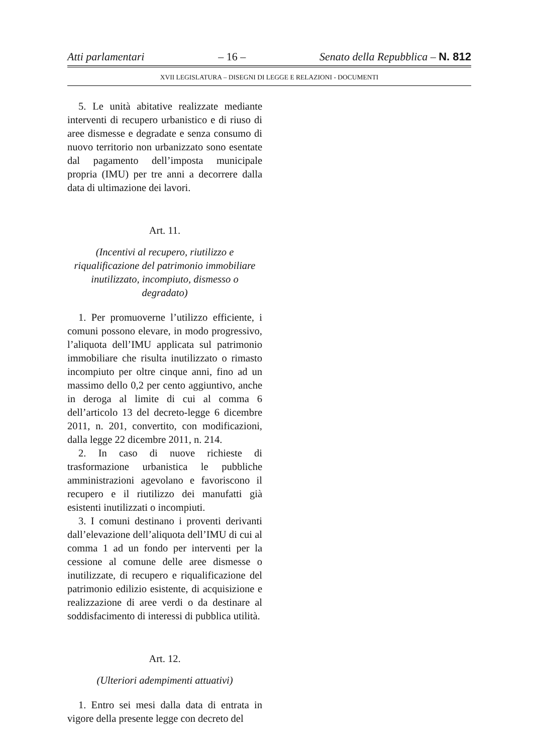Atti parlamentari – 16 – Senato della Repubblica – N. 812
XVII LEGISLATURA – DISEGNI DI LEGGE E RELAZIONI - DOCUMENTI
5. Le unità abitative realizzate mediante interventi di recupero urbanistico e di riuso di aree dismesse e degradate e senza consumo di nuovo territorio non urbanizzato sono esentate dal pagamento dell’imposta municipale propria (IMU) per tre anni a decorrere dalla data di ultimazione dei lavori.
Art. 11.
(Incentivi al recupero, riutilizzo e riqualificazione del patrimonio immobiliare inutilizzato, incompiuto, dismesso o degradato)
1. Per promuoverne l’utilizzo efficiente, i comuni possono elevare, in modo progressivo, l’aliquota dell’IMU applicata sul patrimonio immobiliare che risulta inutilizzato o rimasto incompiuto per oltre cinque anni, fino ad un massimo dello 0,2 per cento aggiuntivo, anche in deroga al limite di cui al comma 6 dell’articolo 13 del decreto-legge 6 dicembre 2011, n. 201, convertito, con modificazioni, dalla legge 22 dicembre 2011, n. 214.
2. In caso di nuove richieste di trasformazione urbanistica le pubbliche amministrazioni agevolano e favoriscono il recupero e il riutilizzo dei manufatti già esistenti inutilizzati o incompiuti.
3. I comuni destinano i proventi derivanti dall’elevazione dell’aliquota dell’IMU di cui al comma 1 ad un fondo per interventi per la cessione al comune delle aree dismesse o inutilizzate, di recupero e riqualificazione del patrimonio edilizio esistente, di acquisizione e realizzazione di aree verdi o da destinare al soddisfacimento di interessi di pubblica utilità.
Art. 12.
(Ulteriori adempimenti attuativi)
1. Entro sei mesi dalla data di entrata in vigore della presente legge con decreto del